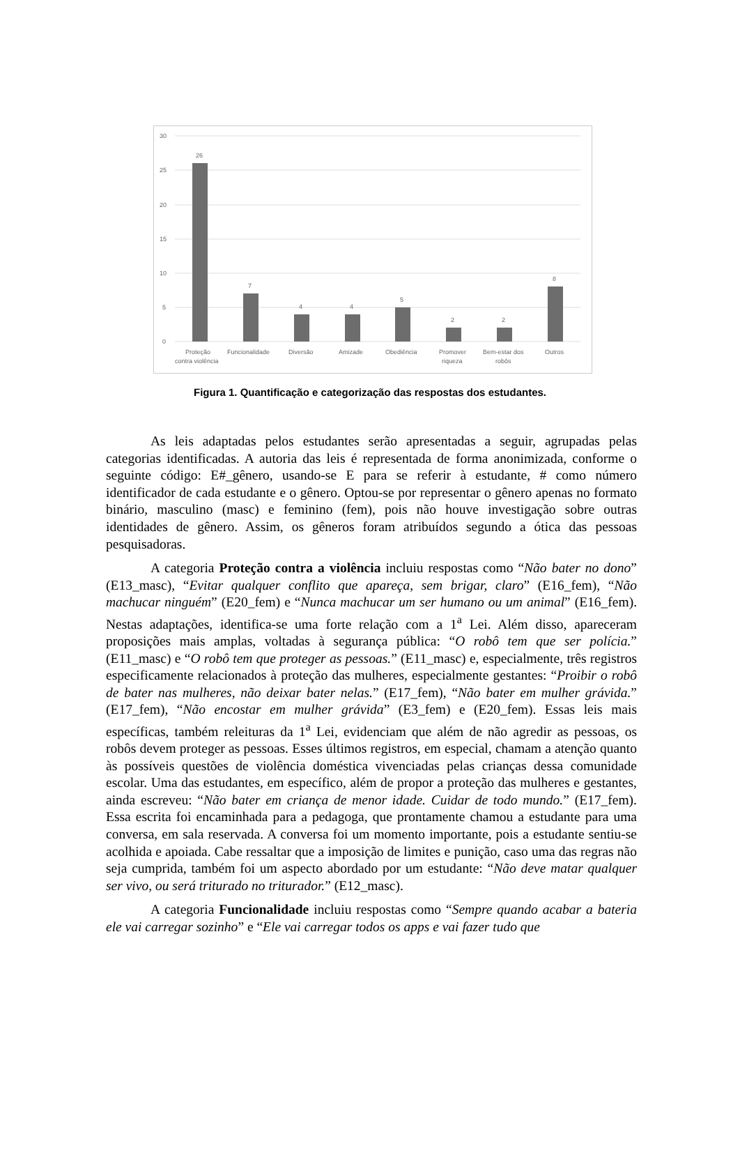30
25
20
15
10
5
0
26
7
4
4
5
2
2
8
Proteção
contra violência
Funcionalidade
Diversão
Amizade
Obediência
Promover
riqueza
Bem-estar dos
robôs
Outros
Figura 1. Quantificação e categorização das respostas dos estudantes.
As leis adaptadas pelos estudantes serão apresentadas a seguir, agrupadas pelas categorias identificadas. A autoria das leis é representada de forma anonimizada, conforme o seguinte código: E#_gênero, usando-se E para se referir à estudante, # como número identificador de cada estudante e o gênero. Optou-se por representar o gênero apenas no formato binário, masculino (masc) e feminino (fem), pois não houve investigação sobre outras identidades de gênero. Assim, os gêneros foram atribuídos segundo a ótica das pessoas pesquisadoras.
A categoria Proteção contra a violência incluiu respostas como “Não bater no dono” (E13_masc), “Evitar qualquer conflito que apareça, sem brigar, claro” (E16_fem), “Não machucar ninguém” (E20_fem) e “Nunca machucar um ser humano ou um animal” (E16_fem). Nestas adaptações, identifica-se uma forte relação com a 1<sup>a</sup> Lei. Além disso, apareceram proposições mais amplas, voltadas à segurança pública: “O robô tem que ser polícia.” (E11_masc) e “O robô tem que proteger as pessoas.” (E11_masc) e, especialmente, três registros especificamente relacionados à proteção das mulheres, especialmente gestantes: “Proibir o robô de bater nas mulheres, não deixar bater nelas.” (E17_fem), “Não bater em mulher grávida.” (E17_fem), “Não encostar em mulher grávida” (E3_fem) e (E20_fem). Essas leis mais específicas, também releituras da 1<sup>a</sup> Lei, evidenciam que além de não agredir as pessoas, os robôs devem proteger as pessoas. Esses últimos registros, em especial, chamam a atenção quanto às possíveis questões de violência doméstica vivenciadas pelas crianças dessa comunidade escolar. Uma das estudantes, em específico, além de propor a proteção das mulheres e gestantes, ainda escreveu: “Não bater em criança de menor idade. Cuidar de todo mundo.” (E17_fem). Essa escrita foi encaminhada para a pedagoga, que prontamente chamou a estudante para uma conversa, em sala reservada. A conversa foi um momento importante, pois a estudante sentiu-se acolhida e apoiada. Cabe ressaltar que a imposição de limites e punição, caso uma das regras não seja cumprida, também foi um aspecto abordado por um estudante: “Não deve matar qualquer ser vivo, ou será triturado no triturador.” (E12_masc).
A categoria Funcionalidade incluiu respostas como “Sempre quando acabar a bateria ele vai carregar sozinho” e “Ele vai carregar todos os apps e vai fazer tudo que